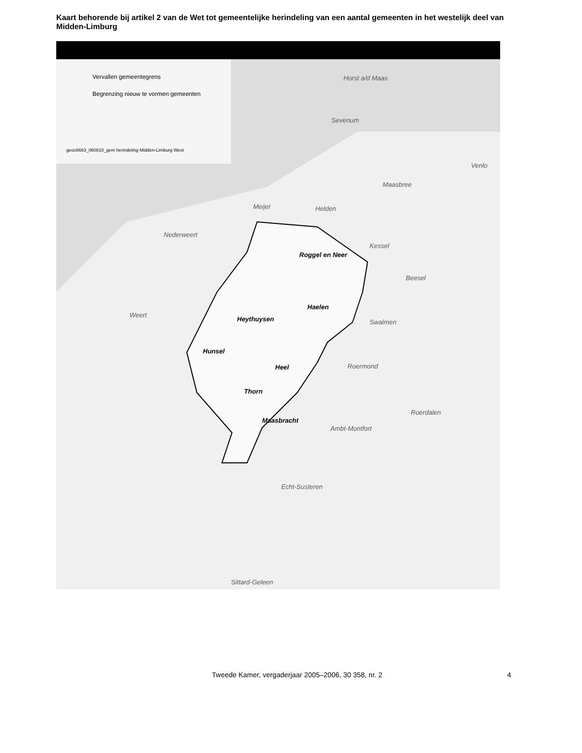Kaart behorende bij artikel 2 van de Wet tot gemeentelijke herindeling van een aantal gemeenten in het westelijk deel van Midden-Limburg
Vervallen gemeentegrens
Begrenzing nieuw te vormen gemeenten
geoc6663_060810_gem herindeling Midden-Limburg West
Horst a/d Maas
Sevenum
Venlo
Maasbree
Meijel Helden
Nederweert
Roggel en Neer
Kessel
Beesel
Weert
Haelen
Heythuysen Swalmen
Hunsel
Heel Roermond
Thorn
Roerdalen
Maasbracht
Ambt-Montfort
Echt-Susteren
Sittard-Geleen
Tweede Kamer, vergaderjaar 2005–2006, 30 358, nr. 2
4